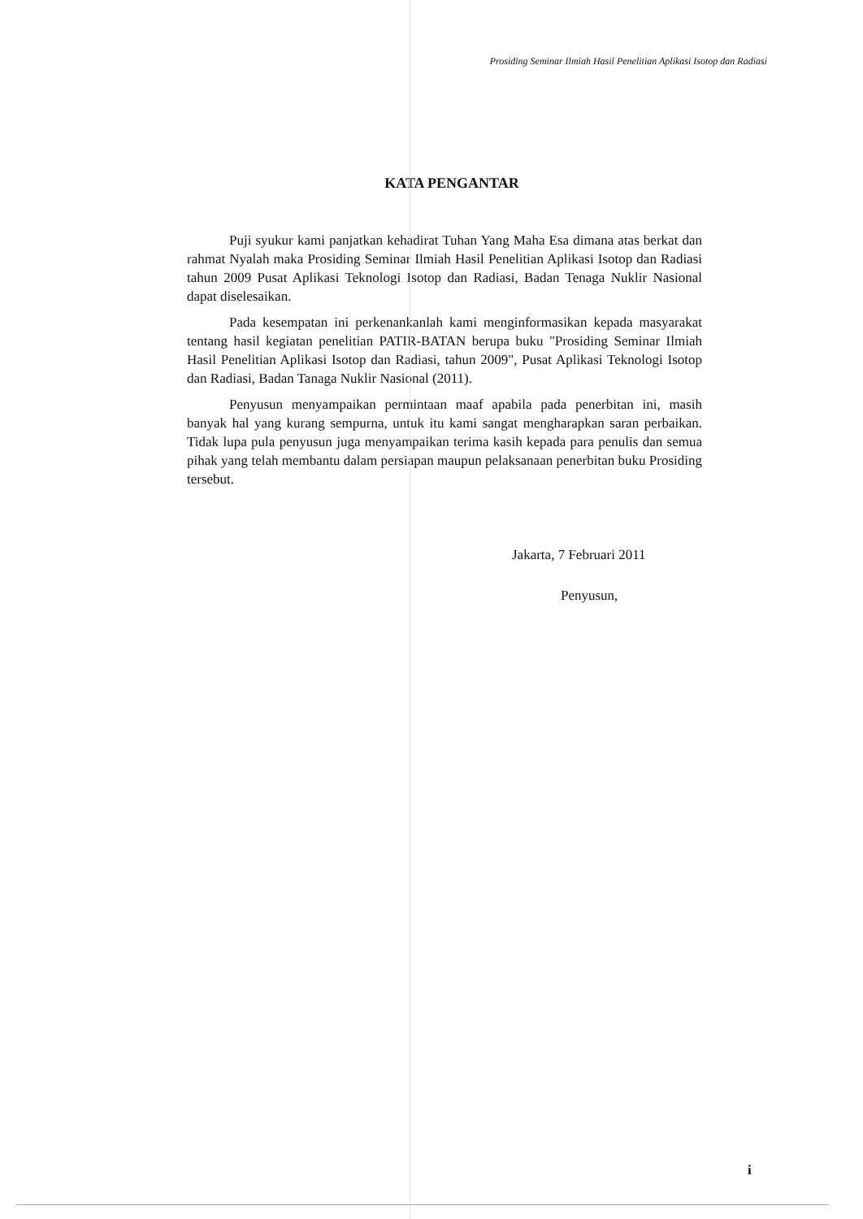Prosiding Seminar Ilmiah Hasil Penelitian Aplikasi Isotop dan Radiasi
KATA PENGANTAR
Puji syukur kami panjatkan kehadirat Tuhan Yang Maha Esa dimana atas berkat dan rahmat Nyalah maka Prosiding Seminar Ilmiah Hasil Penelitian Aplikasi Isotop dan Radiasi tahun 2009 Pusat Aplikasi Teknologi Isotop dan Radiasi, Badan Tenaga Nuklir Nasional dapat diselesaikan.
Pada kesempatan ini perkenankanlah kami menginformasikan kepada masyarakat tentang hasil kegiatan penelitian PATIR-BATAN berupa buku "Prosiding Seminar Ilmiah Hasil Penelitian Aplikasi Isotop dan Radiasi, tahun 2009", Pusat Aplikasi Teknologi Isotop dan Radiasi, Badan Tanaga Nuklir Nasional (2011).
Penyusun menyampaikan permintaan maaf apabila pada penerbitan ini, masih banyak hal yang kurang sempurna, untuk itu kami sangat mengharapkan saran perbaikan. Tidak lupa pula penyusun juga menyampaikan terima kasih kepada para penulis dan semua pihak yang telah membantu dalam persiapan maupun pelaksanaan penerbitan buku Prosiding tersebut.
Jakarta, 7 Februari 2011
Penyusun,
i